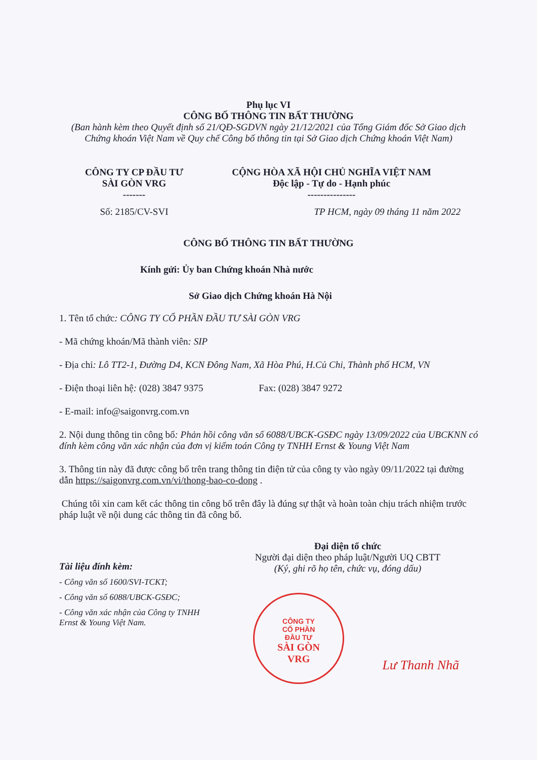Phụ lục VI
CÔNG BỐ THÔNG TIN BẤT THƯỜNG
(Ban hành kèm theo Quyết định số 21/QĐ-SGDVN ngày 21/12/2021 của Tổng Giám đốc Sở Giao dịch Chứng khoán Việt Nam về Quy chế Công bố thông tin tại Sở Giao dịch Chứng khoán Việt Nam)
CÔNG TY CP ĐẦU TƯ
SÀI GÒN VRG
-------
Số: 2185/CV-SVI
CỘNG HÒA XÃ HỘI CHỦ NGHĨA VIỆT NAM
Độc lập - Tự do - Hạnh phúc
---------------
TP HCM, ngày 09 tháng 11 năm 2022
CÔNG BỐ THÔNG TIN BẤT THƯỜNG
Kính gửi: Ủy ban Chứng khoán Nhà nước
Sở Giao dịch Chứng khoán Hà Nội
1. Tên tổ chức: CÔNG TY CỔ PHẦN ĐẦU TƯ SÀI GÒN VRG
- Mã chứng khoán/Mã thành viên: SIP
- Địa chỉ: Lô TT2-1, Đường D4, KCN Đông Nam, Xã Hòa Phú, H.Củ Chi, Thành phố HCM, VN
- Điện thoại liên hệ: (028) 3847 9375 Fax: (028) 3847 9272
- E-mail: info@saigonvrg.com.vn
2. Nội dung thông tin công bố: Phản hồi công văn số 6088/UBCK-GSĐC ngày 13/09/2022 của UBCKNN có đính kèm công văn xác nhận của đơn vị kiểm toán Công ty TNHH Ernst & Young Việt Nam
3. Thông tin này đã được công bố trên trang thông tin điện tử của công ty vào ngày 09/11/2022 tại đường dẫn https://saigonvrg.com.vn/vi/thong-bao-co-dong .
Chúng tôi xin cam kết các thông tin công bố trên đây là đúng sự thật và hoàn toàn chịu trách nhiệm trước pháp luật về nội dung các thông tin đã công bố.
Tài liệu đính kèm:
- Công văn số 1600/SVI-TCKT;
- Công văn số 6088/UBCK-GSĐC;
- Công văn xác nhận của Công ty TNHH Ernst & Young Việt Nam.
Đại diện tổ chức
Người đại diện theo pháp luật/Người UQ CBTT
(Ký, ghi rõ họ tên, chức vụ, đóng dấu)
Lư Thanh Nhã
CÔNG TY
CỔ PHẦN
ĐẦU TƯ
SÀI GÒN
VRG